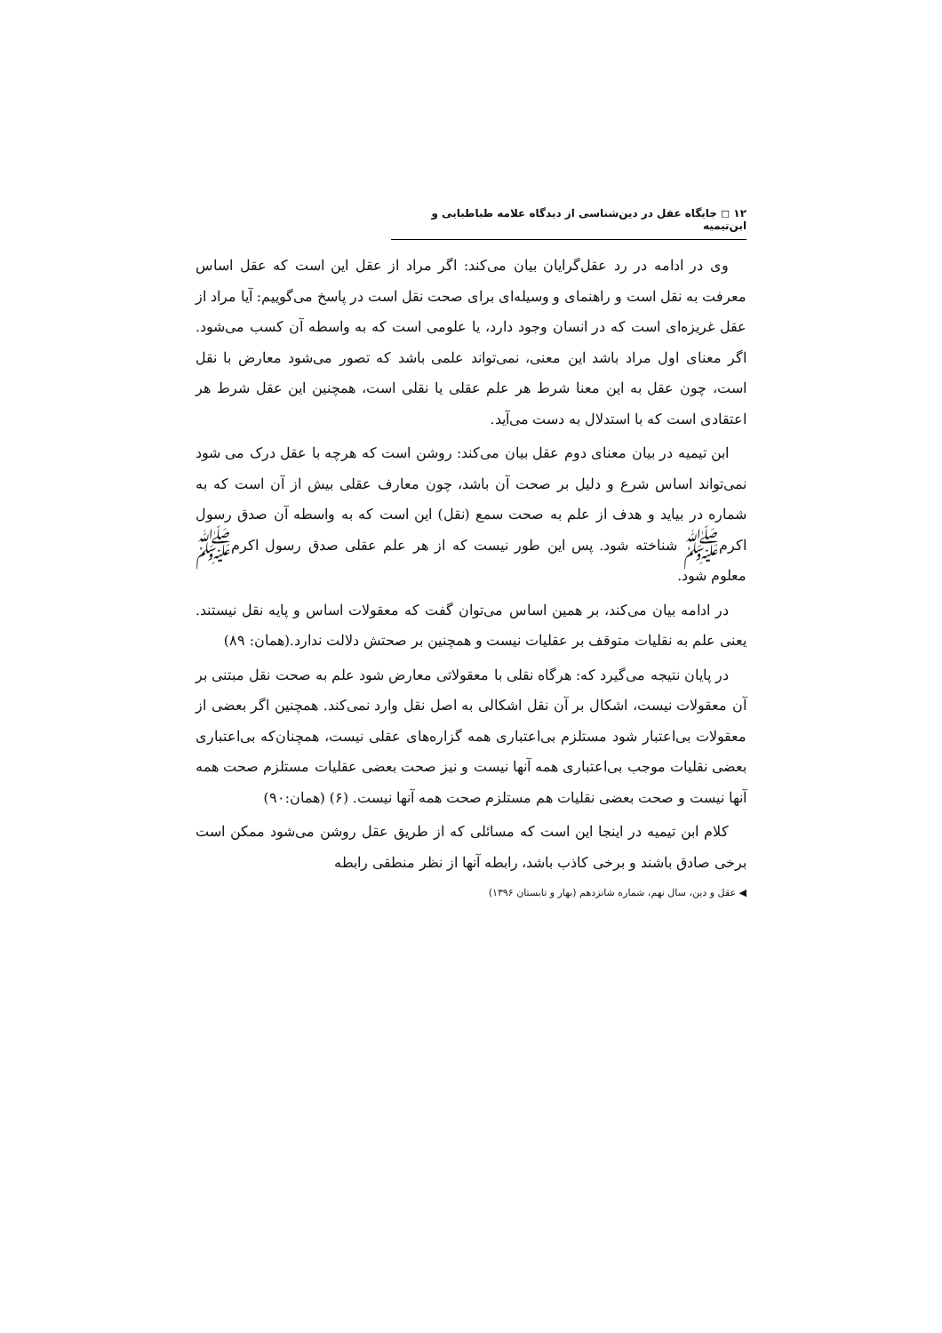۱۲ ◻ جایگاه عقل در دین‌شناسی از دیدگاه علامه طباطبایی و ابن‌تیمیه
وی در ادامه در رد عقل‌گرایان بیان می‌کند: اگر مراد از عقل این است که عقل اساس معرفت به نقل است و راهنمای و وسیله‌ای برای صحت نقل است در پاسخ می‌گوییم: آیا مراد از عقل غریزه‌ای است که در انسان وجود دارد، یا علومی است که به واسطه آن کسب می‌شود. اگر معنای اول مراد باشد این معنی، نمی‌تواند علمی باشد که تصور می‌شود معارض با نقل است، چون عقل به این معنا شرط هر علم عقلی یا نقلی است، همچنین این عقل شرط هر اعتقادی است که با استدلال به دست می‌آید.
ابن تیمیه در بیان معنای دوم عقل بیان می‌کند: روشن است که هرچه با عقل درک می شود نمی‌تواند اساس شرع و دلیل بر صحت آن باشد، چون معارف عقلی بیش از آن است که به شماره در بیاید و هدف از علم به صحت سمع (نقل) این است که به واسطه آن صدق رسول اکرم‌ﷺ شناخته شود. پس این طور نیست که از هر علم عقلی صدق رسول اکرم‌ﷺ معلوم شود.
در ادامه بیان می‌کند، بر همین اساس می‌توان گفت که معقولات اساس و پایه نقل نیستند. یعنی علم به نقلیات متوقف بر عقلیات نیست و همچنین بر صحتش دلالت ندارد.(همان: ۸۹)
در پایان نتیجه می‌گیرد که: هرگاه نقلی با معقولاتی معارض شود علم به صحت نقل مبتنی بر آن معقولات نیست، اشکال بر آن نقل اشکالی به اصل نقل وارد نمی‌کند. همچنین اگر بعضی از معقولات بی‌اعتبار شود مستلزم بی‌اعتباری همه گزاره‌های عقلی نیست، همچنان‌که بی‌اعتباری بعضی نقلیات موجب بی‌اعتباری همه آنها نیست و نیز صحت بعضی عقلیات مستلزم صحت همه آنها نیست و صحت بعضی نقلیات هم مستلزم صحت همه آنها نیست. (۶) (همان:۹۰)
کلام ابن تیمیه در اینجا این است که مسائلی که از طریق عقل روشن می‌شود ممکن است برخی صادق باشند و برخی کاذب باشد، رابطه آنها از نظر منطقی رابطه
◀ عقل و دین، سال نهم، شماره شانزدهم (بهار و تابستان ۱۳۹۶)